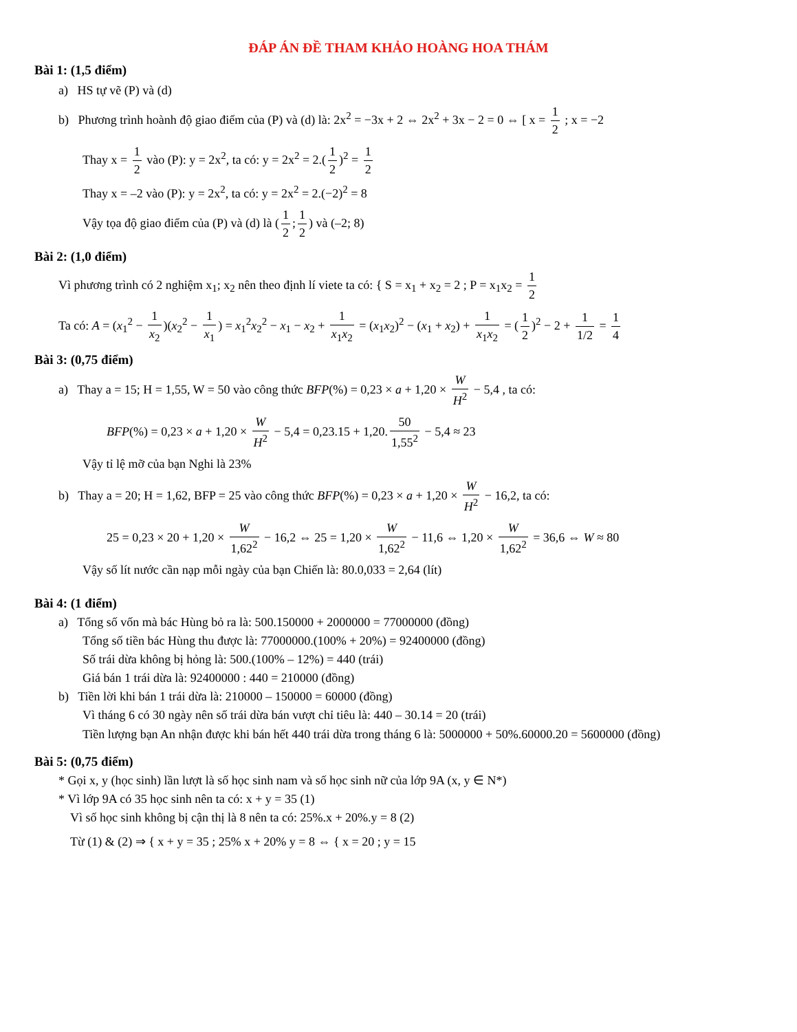ĐÁP ÁN ĐỀ THAM KHẢO HOÀNG HOA THÁM
Bài 1: (1,5 điểm)
a) HS tự vẽ (P) và (d)
b) Phương trình hoành độ giao điểm của (P) và (d) là: 2x<sup>2</sup> = −3x + 2 ⇔ 2x<sup>2</sup> + 3x − 2 = 0 ⇔ [ x = 1 2 ; x = −2
Thay x = 1 2 vào (P): y = 2x<sup>2</sup>, ta có: y = 2x<sup>2</sup> = 2.(1 2)<sup>2</sup> = 1 2
Thay x = –2 vào (P): y = 2x<sup>2</sup>, ta có: y = 2x<sup>2</sup> = 2.(−2)<sup>2</sup> = 8
Vậy tọa độ giao điểm của (P) và (d) là (1 2; 1 2) và (–2; 8)
Bài 2: (1,0 điểm)
Vì phương trình có 2 nghiệm x<sub>1</sub>; x<sub>2</sub> nên theo định lí viete ta có: { S = x<sub>1</sub> + x<sub>2</sub> = 2 ; P = x<sub>1</sub>x<sub>2</sub> = 1 2
Ta có: A = (x<sub>1</sub><sup>2</sup> − 1 x<sub>2</sub>)(x<sub>2</sub><sup>2</sup> − 1 x<sub>1</sub>) = x<sub>1</sub><sup>2</sup>x<sub>2</sub><sup>2</sup> − x<sub>1</sub> − x<sub>2</sub> + 1 x<sub>1</sub>x<sub>2</sub> = (x<sub>1</sub>x<sub>2</sub>)<sup>2</sup> − (x<sub>1</sub> + x<sub>2</sub>) + 1 x<sub>1</sub>x<sub>2</sub> = (1 2)<sup>2</sup> − 2 + 1 1/2 = 1 4
Bài 3: (0,75 điểm)
a) Thay a = 15; H = 1,55, W = 50 vào công thức BFP(%) = 0,23 × a + 1,20 × W H<sup>2</sup> − 5,4 , ta có:
BFP(%) = 0,23 × a + 1,20 × W H<sup>2</sup> − 5,4 = 0,23.15 + 1,20. 50 1,55<sup>2</sup> − 5,4 ≈ 23
Vậy tỉ lệ mỡ của bạn Nghi là 23%
b) Thay a = 20; H = 1,62, BFP = 25 vào công thức BFP(%) = 0,23 × a + 1,20 × W H<sup>2</sup> − 16,2, ta có:
25 = 0,23 × 20 + 1,20 × W 1,62<sup>2</sup> − 16,2 ⇔ 25 = 1,20 × W 1,62<sup>2</sup> − 11,6 ⇔ 1,20 × W 1,62<sup>2</sup> = 36,6 ⇔ W ≈ 80
Vậy số lít nước cần nạp mỗi ngày của bạn Chiến là: 80.0,033 = 2,64 (lít)
Bài 4: (1 điểm)
a) Tổng số vốn mà bác Hùng bỏ ra là: 500.150000 + 2000000 = 77000000 (đồng)
Tổng số tiền bác Hùng thu được là: 77000000.(100% + 20%) = 92400000 (đồng)
Số trái dừa không bị hỏng là: 500.(100% – 12%) = 440 (trái)
Giá bán 1 trái dừa là: 92400000 : 440 = 210000 (đồng)
b) Tiền lời khi bán 1 trái dừa là: 210000 – 150000 = 60000 (đồng)
Vì tháng 6 có 30 ngày nên số trái dừa bán vượt chỉ tiêu là: 440 – 30.14 = 20 (trái)
Tiền lượng bạn An nhận được khi bán hết 440 trái dừa trong tháng 6 là: 5000000 + 50%.60000.20 = 5600000 (đồng)
Bài 5: (0,75 điểm)
* Gọi x, y (học sinh) lần lượt là số học sinh nam và số học sinh nữ của lớp 9A (x, y ∈ N*)
* Vì lớp 9A có 35 học sinh nên ta có: x + y = 35 (1)
Vì số học sinh không bị cận thị là 8 nên ta có: 25%.x + 20%.y = 8 (2)
Từ (1) & (2) ⇒ { x + y = 35 ; 25% x + 20% y = 8 ⇔ { x = 20 ; y = 15